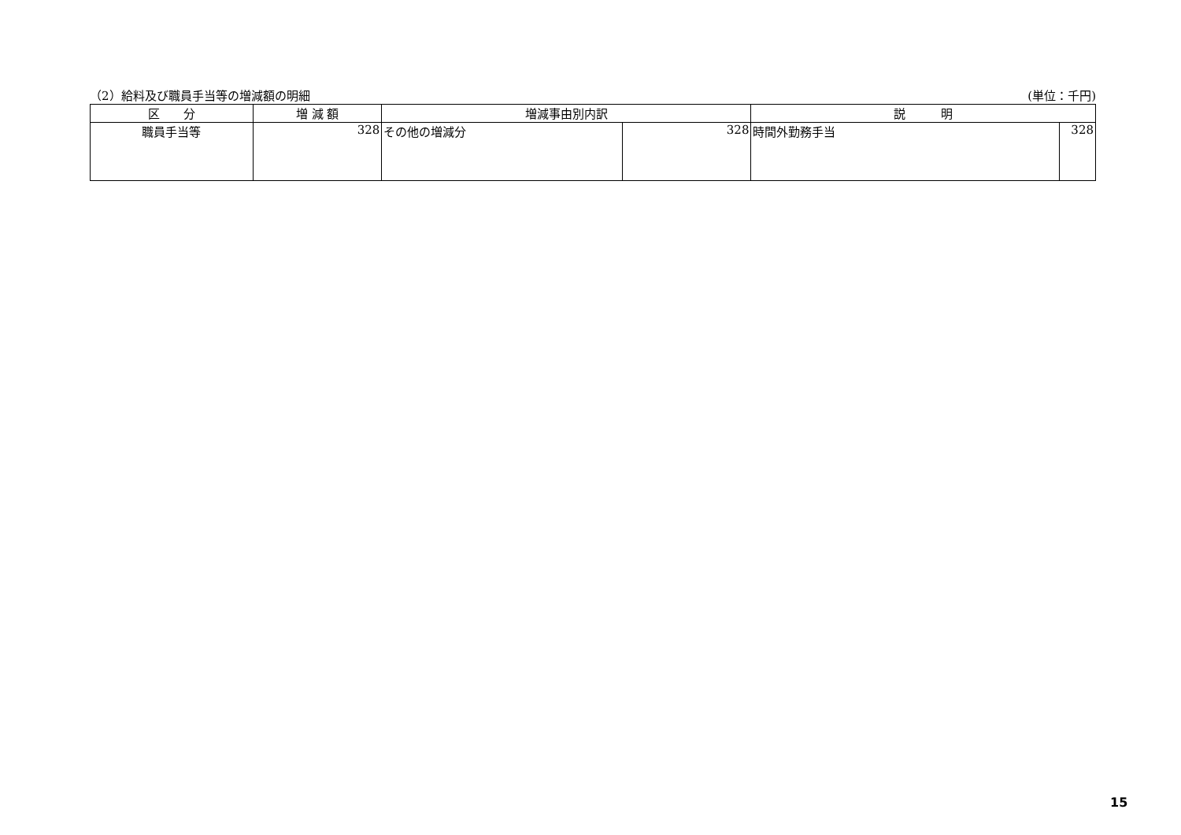（2）給料及び職員手当等の増減額の明細 (単位：千円)
| 区 分 | 増 減 額 | 増減事由別内訳 | | 説 明 | |
| --- | --- | --- | --- | --- | --- |
| 職員手当等 | 328 | その他の増減分 | 328 | 時間外勤務手当 | 328 |
15